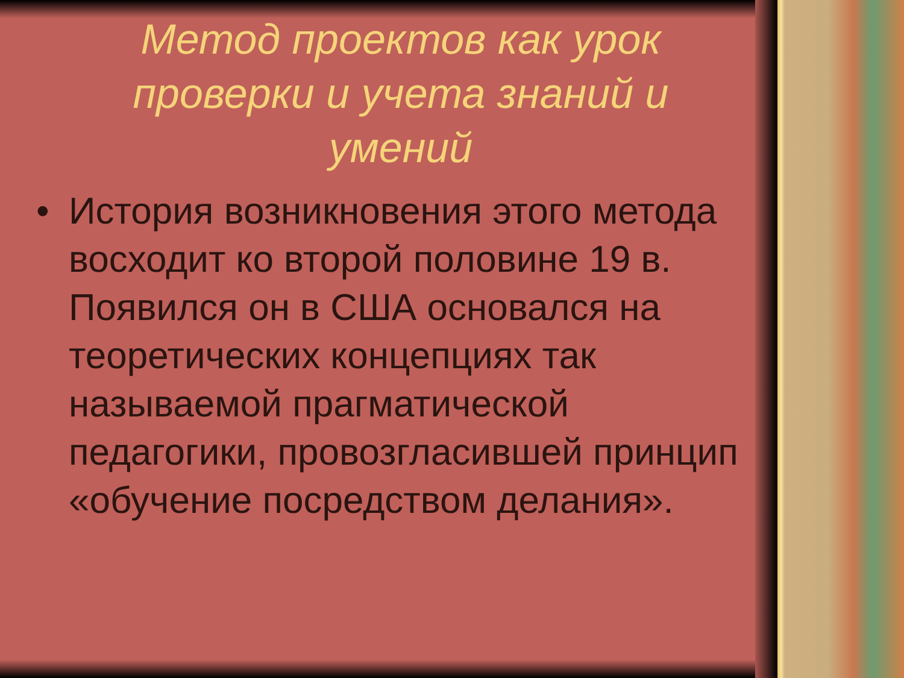Метод проектов как урок проверки и учета знаний и умений
• История возникновения этого метода восходит ко второй половине 19 в. Появился он в США основался на теоретических концепциях так называемой прагматической педагогики, провозгласившей принцип «обучение посредством делания».